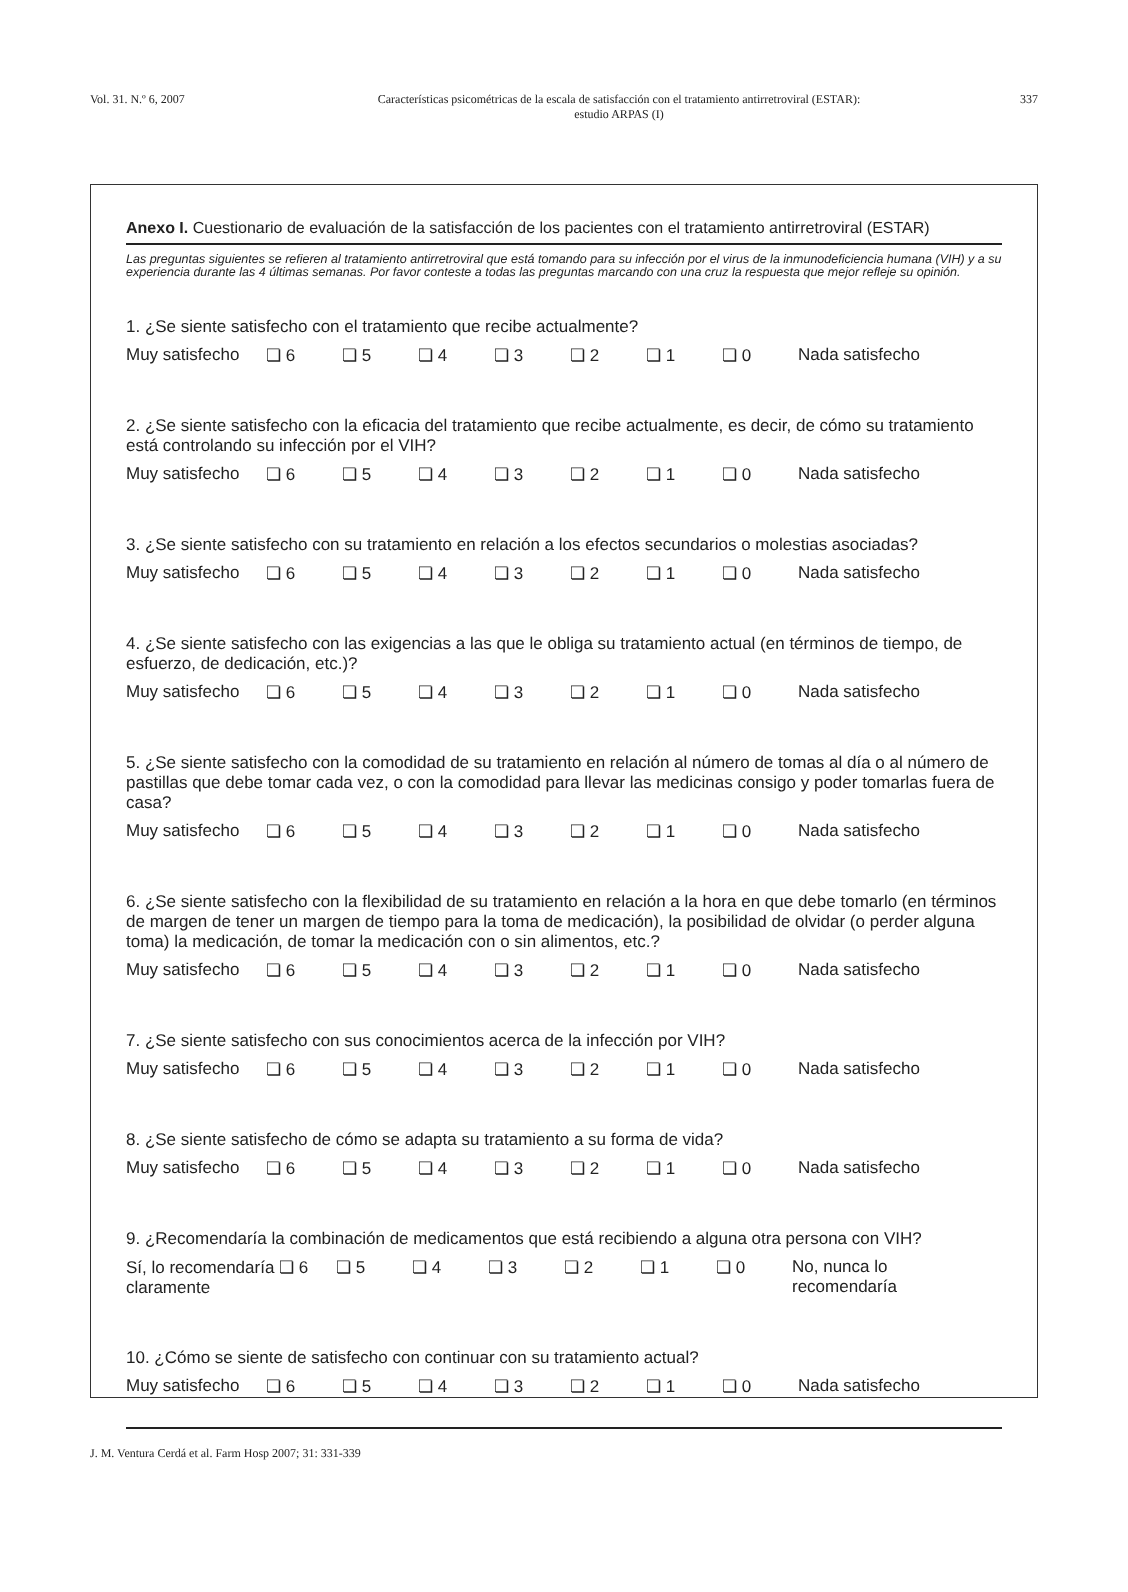Vol. 31. N.º 6, 2007 Características psicométricas de la escala de satisfacción con el tratamiento antirretroviral (ESTAR):
estudio ARPAS (I)
337
Anexo I. Cuestionario de evaluación de la satisfacción de los pacientes con el tratamiento antirretroviral (ESTAR)
Las preguntas siguientes se refieren al tratamiento antirretroviral que está tomando para su infección por el virus de la inmunodeficiencia humana (VIH) y a su experiencia durante las 4 últimas semanas. Por favor conteste a todas las preguntas marcando con una cruz la respuesta que mejor refleje su opinión.
1. ¿Se siente satisfecho con el tratamiento que recibe actualmente?
Muy satisfecho ❏ 6 ❏ 5 ❏ 4 ❏ 3 ❏ 2 ❏ 1 ❏ 0 Nada satisfecho
2. ¿Se siente satisfecho con la eficacia del tratamiento que recibe actualmente, es decir, de cómo su tratamiento está controlando su infección por el VIH?
Muy satisfecho ❏ 6 ❏ 5 ❏ 4 ❏ 3 ❏ 2 ❏ 1 ❏ 0 Nada satisfecho
3. ¿Se siente satisfecho con su tratamiento en relación a los efectos secundarios o molestias asociadas?
Muy satisfecho ❏ 6 ❏ 5 ❏ 4 ❏ 3 ❏ 2 ❏ 1 ❏ 0 Nada satisfecho
4. ¿Se siente satisfecho con las exigencias a las que le obliga su tratamiento actual (en términos de tiempo, de esfuerzo, de dedicación, etc.)?
Muy satisfecho ❏ 6 ❏ 5 ❏ 4 ❏ 3 ❏ 2 ❏ 1 ❏ 0 Nada satisfecho
5. ¿Se siente satisfecho con la comodidad de su tratamiento en relación al número de tomas al día o al número de pastillas que debe tomar cada vez, o con la comodidad para llevar las medicinas consigo y poder tomarlas fuera de casa?
Muy satisfecho ❏ 6 ❏ 5 ❏ 4 ❏ 3 ❏ 2 ❏ 1 ❏ 0 Nada satisfecho
6. ¿Se siente satisfecho con la flexibilidad de su tratamiento en relación a la hora en que debe tomarlo (en términos de margen de tener un margen de tiempo para la toma de medicación), la posibilidad de olvidar (o perder alguna toma) la medicación, de tomar la medicación con o sin alimentos, etc.?
Muy satisfecho ❏ 6 ❏ 5 ❏ 4 ❏ 3 ❏ 2 ❏ 1 ❏ 0 Nada satisfecho
7. ¿Se siente satisfecho con sus conocimientos acerca de la infección por VIH?
Muy satisfecho ❏ 6 ❏ 5 ❏ 4 ❏ 3 ❏ 2 ❏ 1 ❏ 0 Nada satisfecho
8. ¿Se siente satisfecho de cómo se adapta su tratamiento a su forma de vida?
Muy satisfecho ❏ 6 ❏ 5 ❏ 4 ❏ 3 ❏ 2 ❏ 1 ❏ 0 Nada satisfecho
9. ¿Recomendaría la combinación de medicamentos que está recibiendo a alguna otra persona con VIH?
Sí, lo recomendaría ❏ 6
claramente ❏ 5 ❏ 4 ❏ 3 ❏ 2 ❏ 1 ❏ 0 No, nunca lo
recomendaría
10. ¿Cómo se siente de satisfecho con continuar con su tratamiento actual?
Muy satisfecho ❏ 6 ❏ 5 ❏ 4 ❏ 3 ❏ 2 ❏ 1 ❏ 0 Nada satisfecho
J. M. Ventura Cerdá et al. Farm Hosp 2007; 31: 331-339